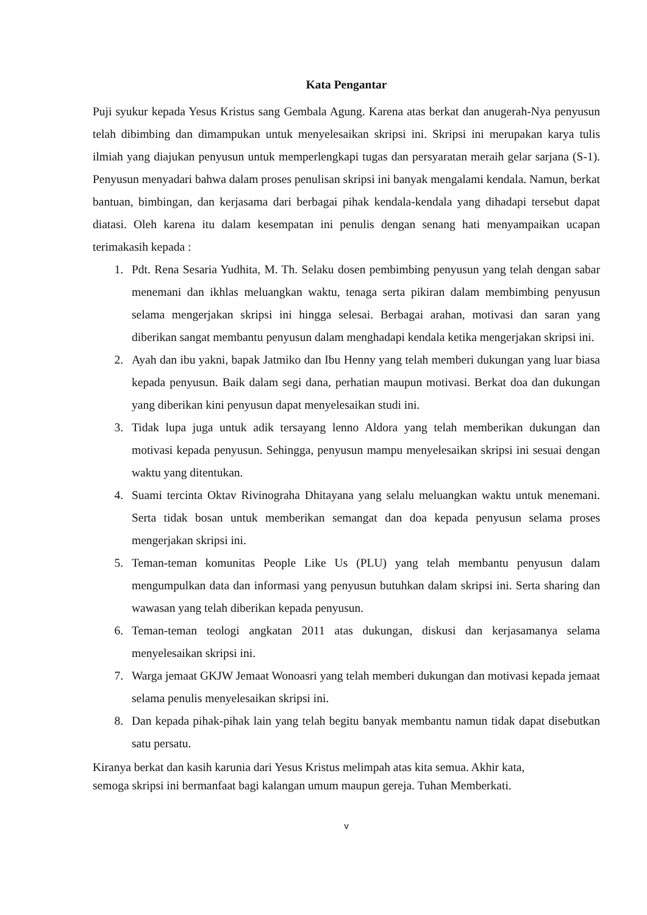Kata Pengantar
Puji syukur kepada Yesus Kristus sang Gembala Agung. Karena atas berkat dan anugerah-Nya penyusun telah dibimbing dan dimampukan untuk menyelesaikan skripsi ini. Skripsi ini merupakan karya tulis ilmiah yang diajukan penyusun untuk memperlengkapi tugas dan persyaratan meraih gelar sarjana (S-1). Penyusun menyadari bahwa dalam proses penulisan skripsi ini banyak mengalami kendala. Namun, berkat bantuan, bimbingan, dan kerjasama dari berbagai pihak kendala-kendala yang dihadapi tersebut dapat diatasi. Oleh karena itu dalam kesempatan ini penulis dengan senang hati menyampaikan ucapan terimakasih kepada :
1. Pdt. Rena Sesaria Yudhita, M. Th. Selaku dosen pembimbing penyusun yang telah dengan sabar menemani dan ikhlas meluangkan waktu, tenaga serta pikiran dalam membimbing penyusun selama mengerjakan skripsi ini hingga selesai. Berbagai arahan, motivasi dan saran yang diberikan sangat membantu penyusun dalam menghadapi kendala ketika mengerjakan skripsi ini.
2. Ayah dan ibu yakni, bapak Jatmiko dan Ibu Henny yang telah memberi dukungan yang luar biasa kepada penyusun. Baik dalam segi dana, perhatian maupun motivasi. Berkat doa dan dukungan yang diberikan kini penyusun dapat menyelesaikan studi ini.
3. Tidak lupa juga untuk adik tersayang lenno Aldora yang telah memberikan dukungan dan motivasi kepada penyusun. Sehingga, penyusun mampu menyelesaikan skripsi ini sesuai dengan waktu yang ditentukan.
4. Suami tercinta Oktav Rivinograha Dhitayana yang selalu meluangkan waktu untuk menemani. Serta tidak bosan untuk memberikan semangat dan doa kepada penyusun selama proses mengerjakan skripsi ini.
5. Teman-teman komunitas People Like Us (PLU) yang telah membantu penyusun dalam mengumpulkan data dan informasi yang penyusun butuhkan dalam skripsi ini. Serta sharing dan wawasan yang telah diberikan kepada penyusun.
6. Teman-teman teologi angkatan 2011 atas dukungan, diskusi dan kerjasamanya selama menyelesaikan skripsi ini.
7. Warga jemaat GKJW Jemaat Wonoasri yang telah memberi dukungan dan motivasi kepada jemaat selama penulis menyelesaikan skripsi ini.
8. Dan kepada pihak-pihak lain yang telah begitu banyak membantu namun tidak dapat disebutkan satu persatu.
Kiranya berkat dan kasih karunia dari Yesus Kristus melimpah atas kita semua. Akhir kata,
semoga skripsi ini bermanfaat bagi kalangan umum maupun gereja. Tuhan Memberkati.
v